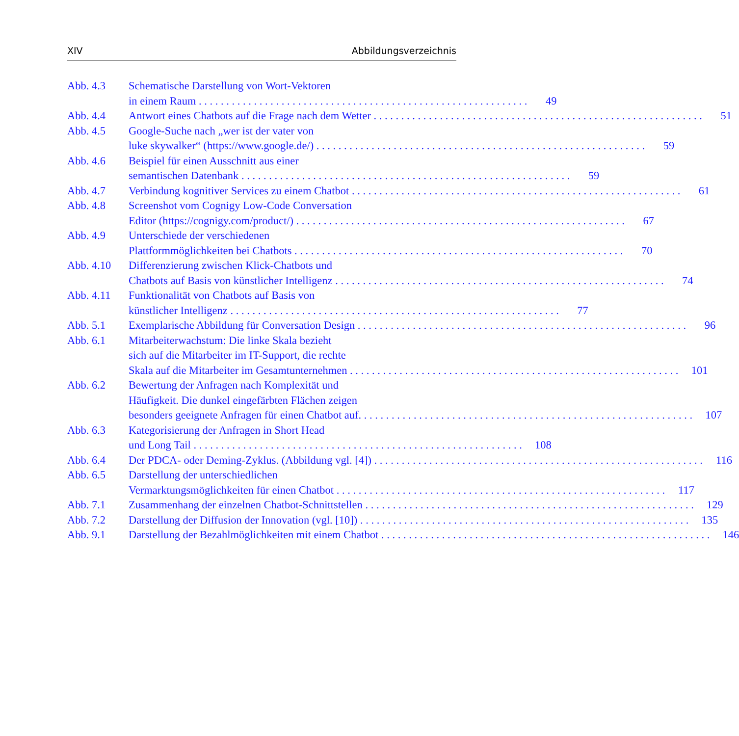XIV Abbildungsverzeichnis
Abb. 4.3 Schematische Darstellung von Wort-Vektoren
in einem Raum 49
Abb. 4.4 Antwort eines Chatbots auf die Frage nach dem Wetter 51
Abb. 4.5 Google-Suche nach „wer ist der vater von
luke skywalker“ (https://www.google.de/) 59
Abb. 4.6 Beispiel für einen Ausschnitt aus einer
semantischen Datenbank 59
Abb. 4.7 Verbindung kognitiver Services zu einem Chatbot 61
Abb. 4.8 Screenshot vom Cognigy Low-Code Conversation
Editor (https://cognigy.com/product/) 67
Abb. 4.9 Unterschiede der verschiedenen
Plattformmöglichkeiten bei Chatbots 70
Abb. 4.10 Differenzierung zwischen Klick-Chatbots und
Chatbots auf Basis von künstlicher Intelligenz 74
Abb. 4.11 Funktionalität von Chatbots auf Basis von
künstlicher Intelligenz 77
Abb. 5.1 Exemplarische Abbildung für Conversation Design 96
Abb. 6.1 Mitarbeiterwachstum: Die linke Skala bezieht
sich auf die Mitarbeiter im IT-Support, die rechte
Skala auf die Mitarbeiter im Gesamtunternehmen 101
Abb. 6.2 Bewertung der Anfragen nach Komplexität und
Häufigkeit. Die dunkel eingefärbten Flächen zeigen
besonders geeignete Anfragen für einen Chatbot auf. 107
Abb. 6.3 Kategorisierung der Anfragen in Short Head
und Long Tail 108
Abb. 6.4 Der PDCA- oder Deming-Zyklus. (Abbildung vgl. [4]) 116
Abb. 6.5 Darstellung der unterschiedlichen
Vermarktungsmöglichkeiten für einen Chatbot 117
Abb. 7.1 Zusammenhang der einzelnen Chatbot-Schnittstellen 129
Abb. 7.2 Darstellung der Diffusion der Innovation (vgl. [10]) 135
Abb. 9.1 Darstellung der Bezahlmöglichkeiten mit einem Chatbot 146